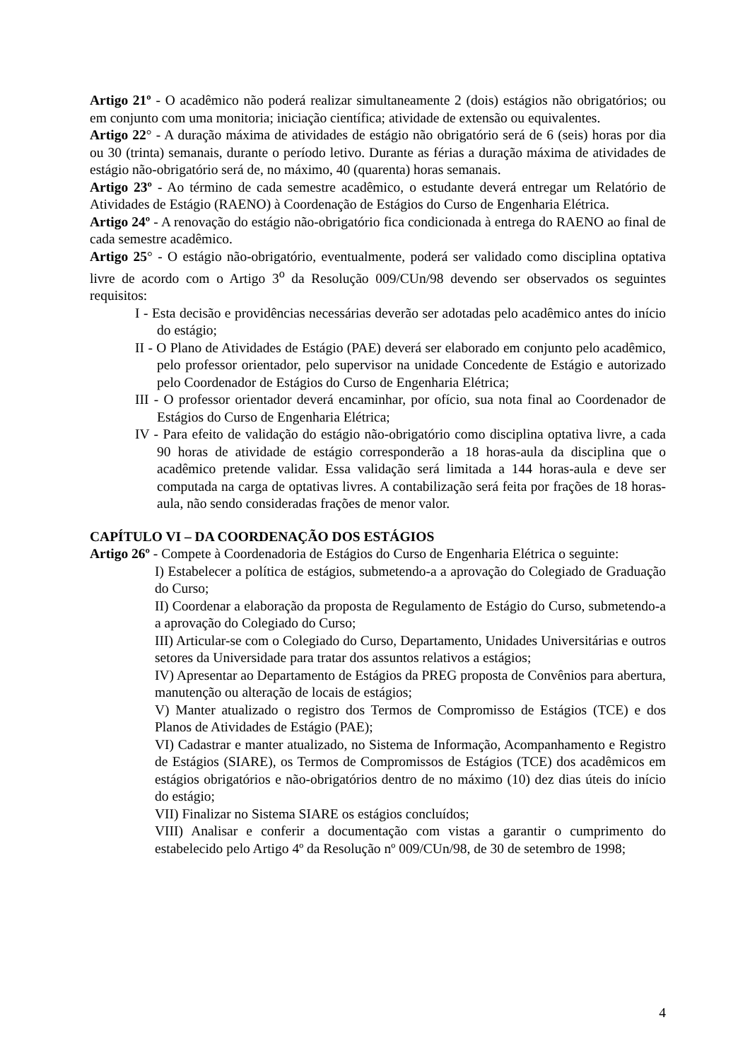Artigo 21º - O acadêmico não poderá realizar simultaneamente 2 (dois) estágios não obrigatórios; ou em conjunto com uma monitoria; iniciação científica; atividade de extensão ou equivalentes.
Artigo 22° - A duração máxima de atividades de estágio não obrigatório será de 6 (seis) horas por dia ou 30 (trinta) semanais, durante o período letivo. Durante as férias a duração máxima de atividades de estágio não-obrigatório será de, no máximo, 40 (quarenta) horas semanais.
Artigo 23º - Ao término de cada semestre acadêmico, o estudante deverá entregar um Relatório de Atividades de Estágio (RAENO) à Coordenação de Estágios do Curso de Engenharia Elétrica.
Artigo 24º - A renovação do estágio não-obrigatório fica condicionada à entrega do RAENO ao final de cada semestre acadêmico.
Artigo 25° - O estágio não-obrigatório, eventualmente, poderá ser validado como disciplina optativa livre de acordo com o Artigo 3<sup>o</sup> da Resolução 009/CUn/98 devendo ser observados os seguintes requisitos:
I - Esta decisão e providências necessárias deverão ser adotadas pelo acadêmico antes do início do estágio;
II - O Plano de Atividades de Estágio (PAE) deverá ser elaborado em conjunto pelo acadêmico, pelo professor orientador, pelo supervisor na unidade Concedente de Estágio e autorizado pelo Coordenador de Estágios do Curso de Engenharia Elétrica;
III - O professor orientador deverá encaminhar, por ofício, sua nota final ao Coordenador de Estágios do Curso de Engenharia Elétrica;
IV - Para efeito de validação do estágio não-obrigatório como disciplina optativa livre, a cada 90 horas de atividade de estágio corresponderão a 18 horas-aula da disciplina que o acadêmico pretende validar. Essa validação será limitada a 144 horas-aula e deve ser computada na carga de optativas livres. A contabilização será feita por frações de 18 horas-aula, não sendo consideradas frações de menor valor.
CAPÍTULO VI – DA COORDENAÇÃO DOS ESTÁGIOS
Artigo 26º - Compete à Coordenadoria de Estágios do Curso de Engenharia Elétrica o seguinte:
I) Estabelecer a política de estágios, submetendo-a a aprovação do Colegiado de Graduação do Curso;
II) Coordenar a elaboração da proposta de Regulamento de Estágio do Curso, submetendo-a a aprovação do Colegiado do Curso;
III) Articular-se com o Colegiado do Curso, Departamento, Unidades Universitárias e outros setores da Universidade para tratar dos assuntos relativos a estágios;
IV) Apresentar ao Departamento de Estágios da PREG proposta de Convênios para abertura, manutenção ou alteração de locais de estágios;
V) Manter atualizado o registro dos Termos de Compromisso de Estágios (TCE) e dos Planos de Atividades de Estágio (PAE);
VI) Cadastrar e manter atualizado, no Sistema de Informação, Acompanhamento e Registro de Estágios (SIARE), os Termos de Compromissos de Estágios (TCE) dos acadêmicos em estágios obrigatórios e não-obrigatórios dentro de no máximo (10) dez dias úteis do início do estágio;
VII) Finalizar no Sistema SIARE os estágios concluídos;
VIII) Analisar e conferir a documentação com vistas a garantir o cumprimento do estabelecido pelo Artigo 4º da Resolução nº 009/CUn/98, de 30 de setembro de 1998;
4